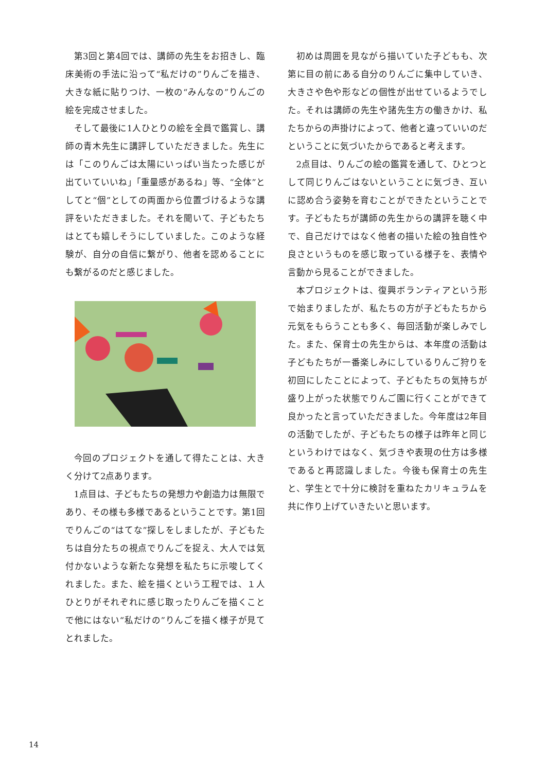第3回と第4回では、講師の先生をお招きし、臨床美術の手法に沿って“私だけの”りんごを描き、大きな紙に貼りつけ、一枚の“みんなの”りんごの絵を完成させました。
そして最後に1人ひとりの絵を全員で鑑賞し、講師の青木先生に講評していただきました。先生には「このりんごは太陽にいっぱい当たった感じが出ていていいね」「重量感があるね」等、“全体”としてと“個”としての両面から位置づけるような講評をいただきました。それを聞いて、子どもたちはとても嬉しそうにしていました。このような経験が、自分の自信に繋がり、他者を認めることにも繋がるのだと感じました。
今回のプロジェクトを通して得たことは、大きく分けて2点あります。
1点目は、子どもたちの発想力や創造力は無限であり、その様も多様であるということです。第1回でりんごの“はてな”探しをしましたが、子どもたちは自分たちの視点でりんごを捉え、大人では気付かないような新たな発想を私たちに示唆してくれました。また、絵を描くという工程では、１人ひとりがそれぞれに感じ取ったりんごを描くことで他にはない“私だけの”りんごを描く様子が見てとれました。
初めは周囲を見ながら描いていた子どもも、次第に目の前にある自分のりんごに集中していき、大きさや色や形などの個性が出せているようでした。それは講師の先生や諸先生方の働きかけ、私たちからの声掛けによって、他者と違っていいのだということに気づいたからであると考えます。
2点目は、りんごの絵の鑑賞を通して、ひとつとして同じりんごはないということに気づき、互いに認め合う姿勢を育むことができたということです。子どもたちが講師の先生からの講評を聴く中で、自己だけではなく他者の描いた絵の独自性や良さというものを感じ取っている様子を、表情や言動から見ることができました。
本プロジェクトは、復興ボランティアという形で始まりましたが、私たちの方が子どもたちから元気をもらうことも多く、毎回活動が楽しみでした。また、保育士の先生からは、本年度の活動は子どもたちが一番楽しみにしているりんご狩りを初回にしたことによって、子どもたちの気持ちが盛り上がった状態でりんご園に行くことができて良かったと言っていただきました。今年度は2年目の活動でしたが、子どもたちの様子は昨年と同じというわけではなく、気づきや表現の仕方は多様であると再認識しました。今後も保育士の先生と、学生とで十分に検討を重ねたカリキュラムを共に作り上げていきたいと思います。
14